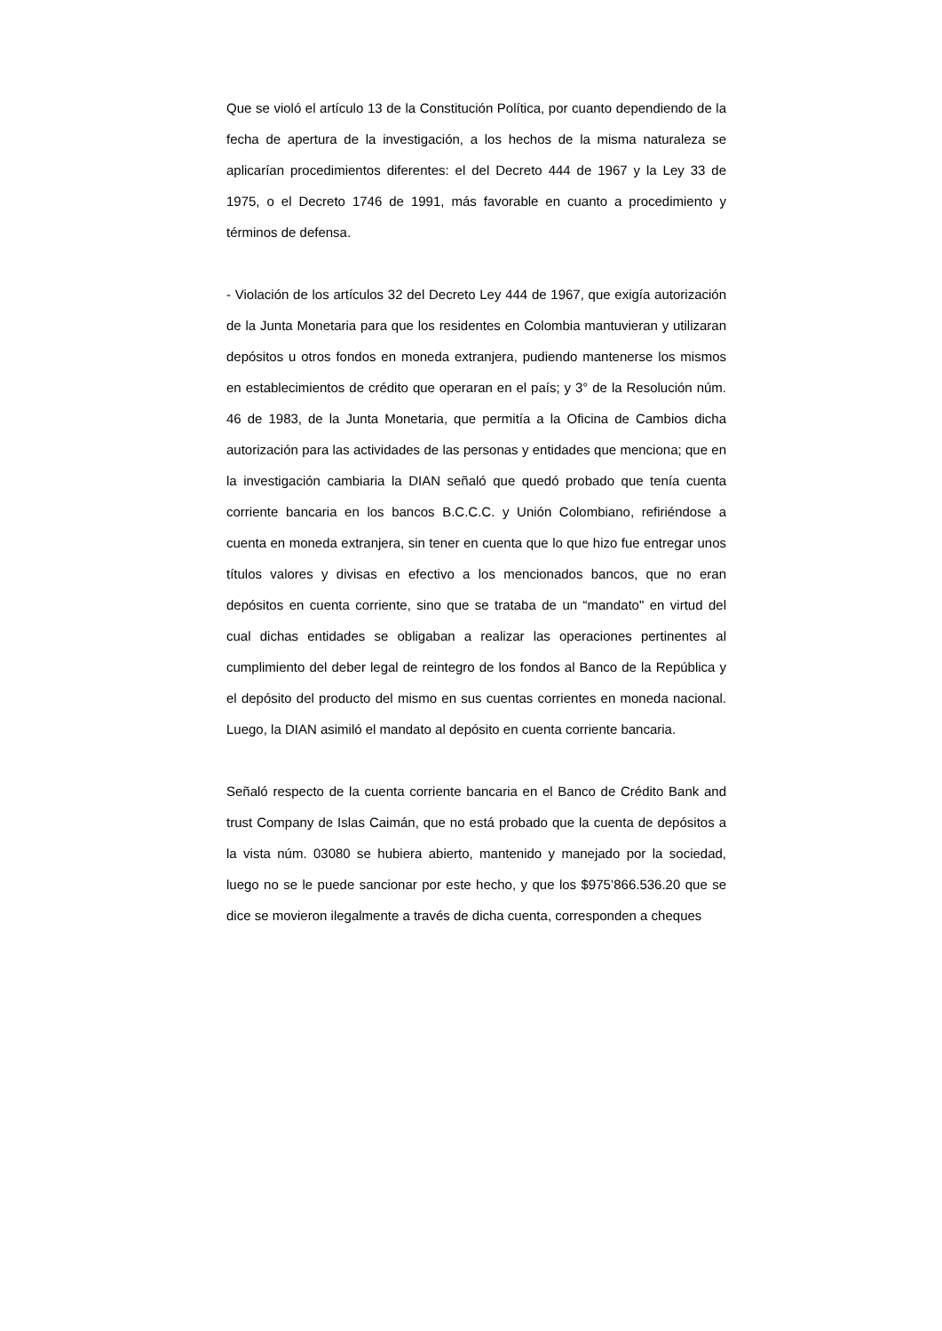Que se violó el artículo 13 de la Constitución Política, por cuanto dependiendo de la fecha de apertura de la investigación, a los hechos de la misma naturaleza se aplicarían procedimientos diferentes: el del Decreto 444 de 1967 y la Ley 33 de 1975, o el Decreto 1746 de 1991, más favorable en cuanto a procedimiento y términos de defensa.
- Violación de los artículos 32 del Decreto Ley 444 de 1967, que exigía autorización de la Junta Monetaria para que los residentes en Colombia mantuvieran y utilizaran depósitos u otros fondos en moneda extranjera, pudiendo mantenerse los mismos en establecimientos de crédito que operaran en el país; y 3° de la Resolución núm. 46 de 1983, de la Junta Monetaria, que permitía a la Oficina de Cambios dicha autorización para las actividades de las personas y entidades que menciona; que en la investigación cambiaria la DIAN señaló que quedó probado que tenía cuenta corriente bancaria en los bancos B.C.C.C. y Unión Colombiano, refiriéndose a cuenta en moneda extranjera, sin tener en cuenta que lo que hizo fue entregar unos títulos valores y divisas en efectivo a los mencionados bancos, que no eran depósitos en cuenta corriente, sino que se trataba de un “mandato" en virtud del cual dichas entidades se obligaban a realizar las operaciones pertinentes al cumplimiento del deber legal de reintegro de los fondos al Banco de la República y el depósito del producto del mismo en sus cuentas corrientes en moneda nacional. Luego, la DIAN asimiló el mandato al depósito en cuenta corriente bancaria.
Señaló respecto de la cuenta corriente bancaria en el Banco de Crédito Bank and trust Company de Islas Caimán, que no está probado que la cuenta de depósitos a la vista núm. 03080 se hubiera abierto, mantenido y manejado por la sociedad, luego no se le puede sancionar por este hecho, y que los $975’866.536.20 que se dice se movieron ilegalmente a través de dicha cuenta, corresponden a cheques